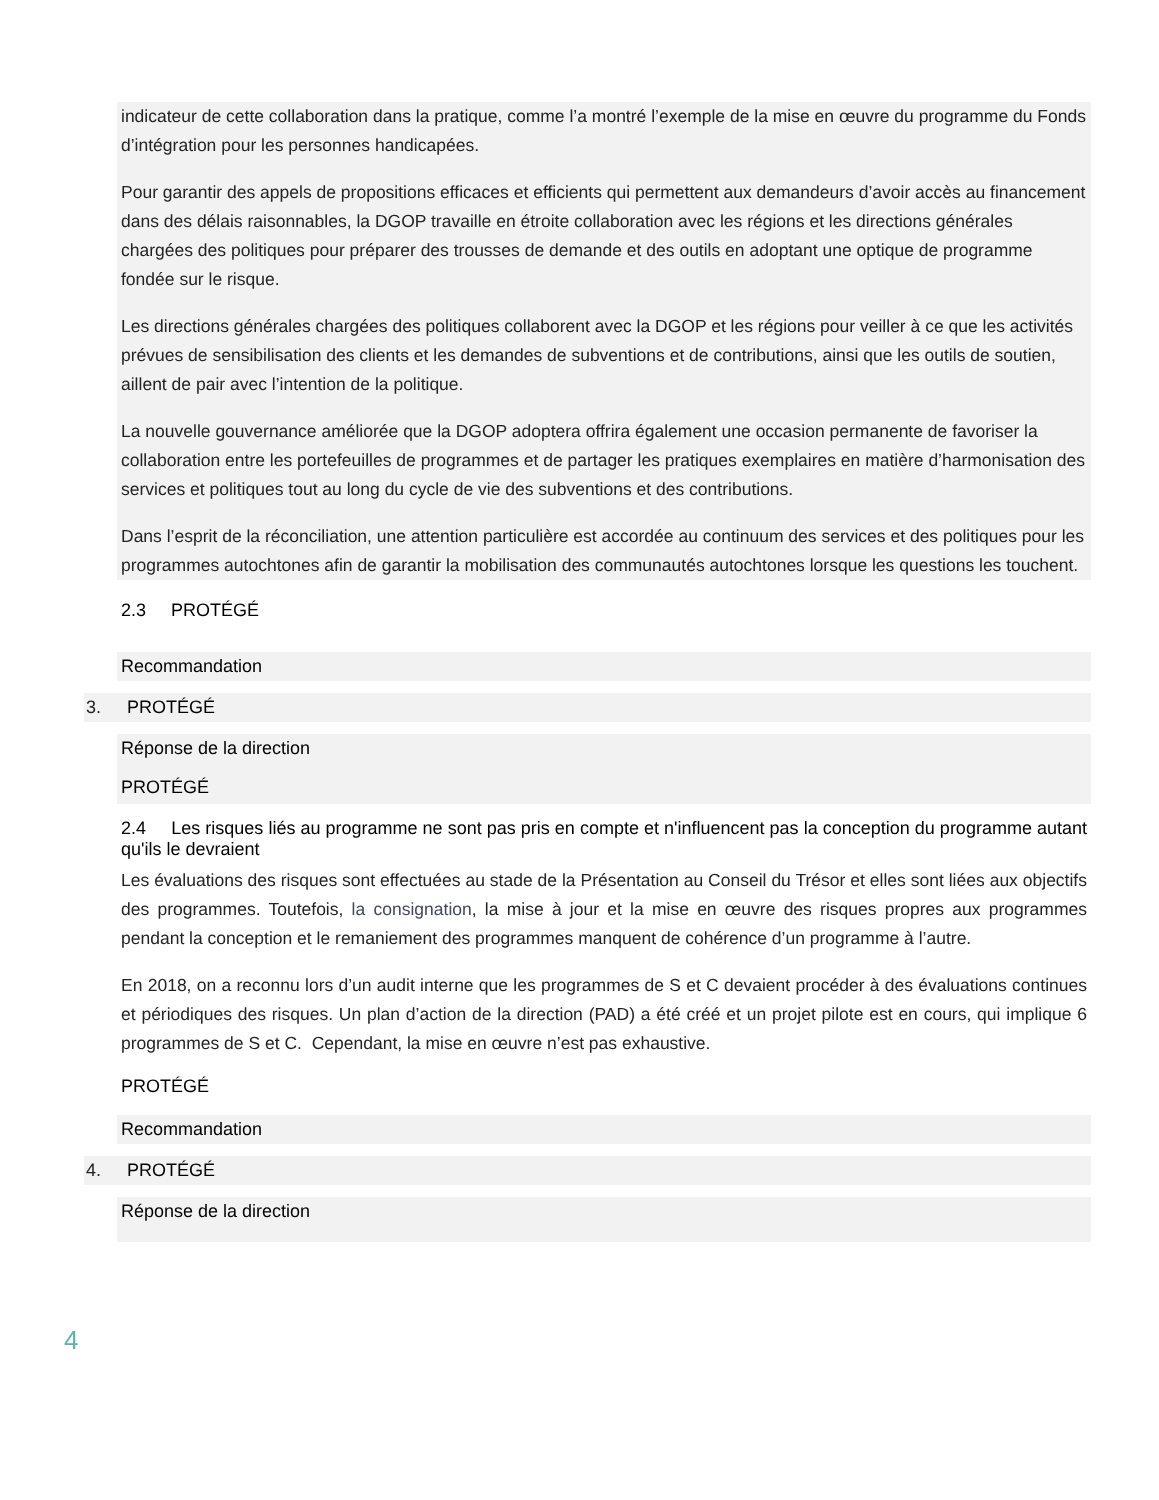indicateur de cette collaboration dans la pratique, comme l’a montré l’exemple de la mise en œuvre du programme du Fonds d’intégration pour les personnes handicapées.
Pour garantir des appels de propositions efficaces et efficients qui permettent aux demandeurs d’avoir accès au financement dans des délais raisonnables, la DGOP travaille en étroite collaboration avec les régions et les directions générales chargées des politiques pour préparer des trousses de demande et des outils en adoptant une optique de programme fondée sur le risque.
Les directions générales chargées des politiques collaborent avec la DGOP et les régions pour veiller à ce que les activités prévues de sensibilisation des clients et les demandes de subventions et de contributions, ainsi que les outils de soutien, aillent de pair avec l’intention de la politique.
La nouvelle gouvernance améliorée que la DGOP adoptera offrira également une occasion permanente de favoriser la collaboration entre les portefeuilles de programmes et de partager les pratiques exemplaires en matière d’harmonisation des services et politiques tout au long du cycle de vie des subventions et des contributions.
Dans l’esprit de la réconciliation, une attention particulière est accordée au continuum des services et des politiques pour les programmes autochtones afin de garantir la mobilisation des communautés autochtones lorsque les questions les touchent.
2.3 PROTÉGÉ
Recommandation
3. PROTÉGÉ
Réponse de la direction
PROTÉGÉ
2.4 Les risques liés au programme ne sont pas pris en compte et n'influencent pas la conception du programme autant qu'ils le devraient
Les évaluations des risques sont effectuées au stade de la Présentation au Conseil du Trésor et elles sont liées aux objectifs des programmes. Toutefois, la consignation, la mise à jour et la mise en œuvre des risques propres aux programmes pendant la conception et le remaniement des programmes manquent de cohérence d’un programme à l’autre.
En 2018, on a reconnu lors d’un audit interne que les programmes de S et C devaient procéder à des évaluations continues et périodiques des risques. Un plan d’action de la direction (PAD) a été créé et un projet pilote est en cours, qui implique 6 programmes de S et C. Cependant, la mise en œuvre n’est pas exhaustive.
PROTÉGÉ
Recommandation
4. PROTÉGÉ
Réponse de la direction
4